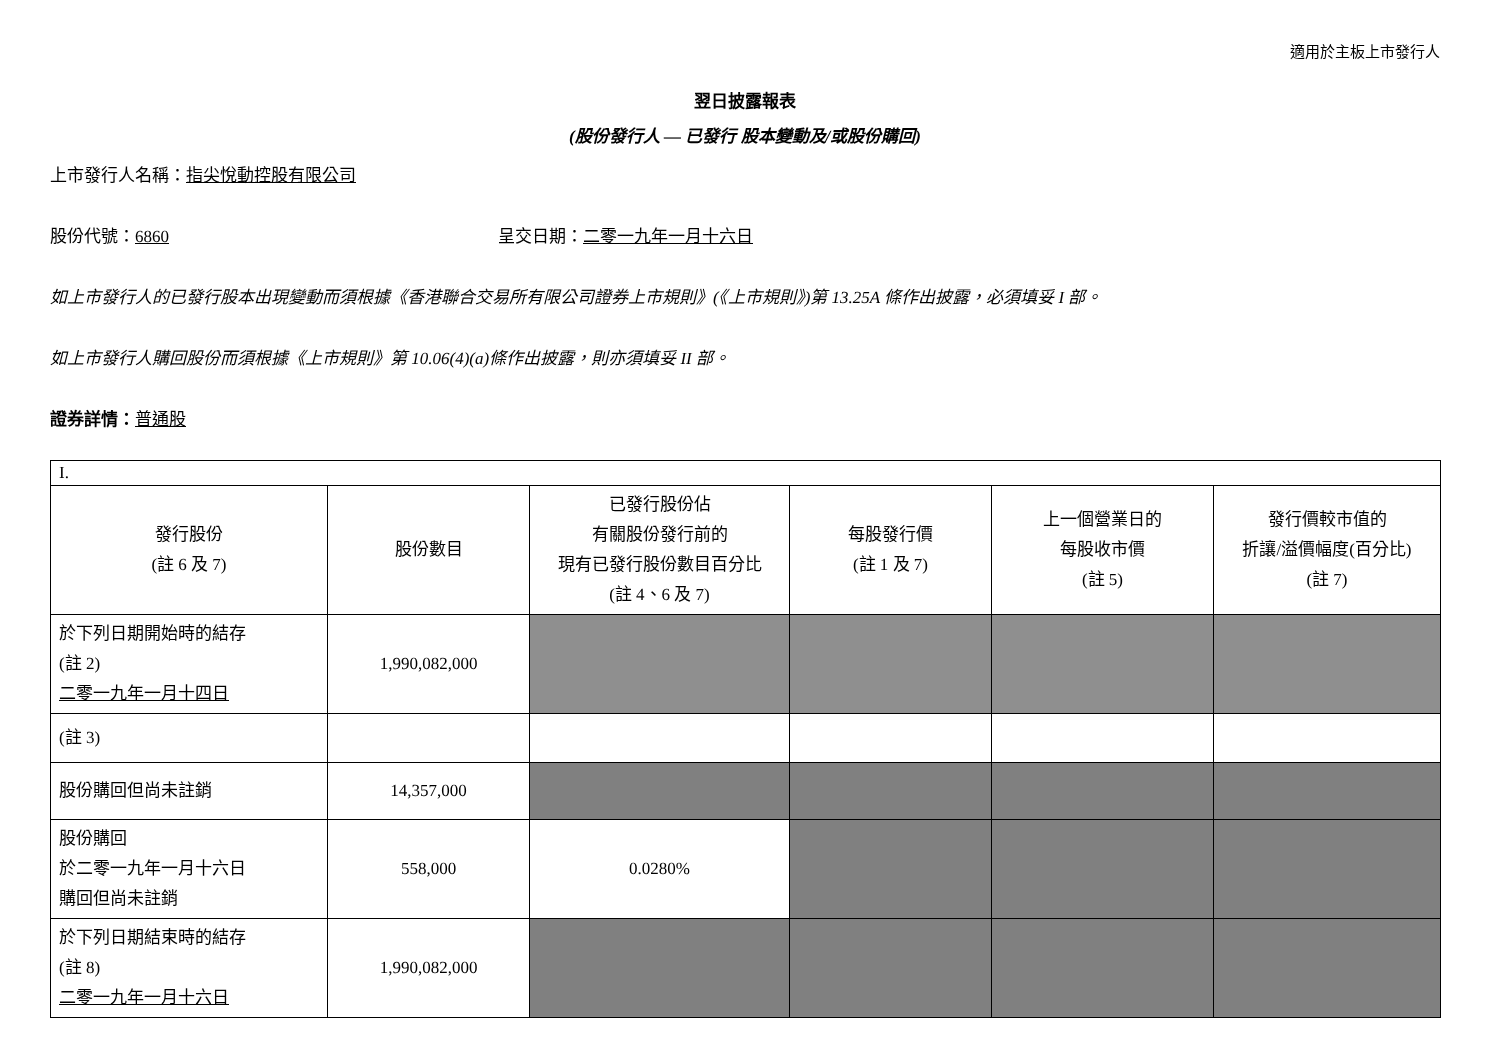適用於主板上市發行人
翌日披露報表
(股份發行人 — 已發行 股本變動及/或股份購回)
上市發行人名稱：指尖悅動控股有限公司
股份代號：6860 呈交日期：二零一九年一月十六日
如上市發行人的已發行股本出現變動而須根據《香港聯合交易所有限公司證券上市規則》(《上市規則》)第 13.25A 條作出披露，必須填妥 I 部。
如上市發行人購回股份而須根據《上市規則》第 10.06(4)(a)條作出披露，則亦須填妥 II 部。
證券詳情：普通股
| I. | | | | | |
| 發行股份 (註 6 及 7) | 股份數目 | 已發行股份佔 有關股份發行前的 現有已發行股份數目百分比 (註 4、6 及 7) | 每股發行價 (註 1 及 7) | 上一個營業日的 每股收市價 (註 5) | 發行價較市值的 折讓/溢價幅度(百分比) (註 7) |
| 於下列日期開始時的結存 (註 2) 二零一九年一月十四日 | 1,990,082,000 | | | | |
| (註 3) | | | | | |
| 股份購回但尚未註銷 | 14,357,000 | | | | |
| 股份購回 於二零一九年一月十六日 購回但尚未註銷 | 558,000 | 0.0280% | | | |
| 於下列日期結束時的結存 (註 8) 二零一九年一月十六日 | 1,990,082,000 | | | | |